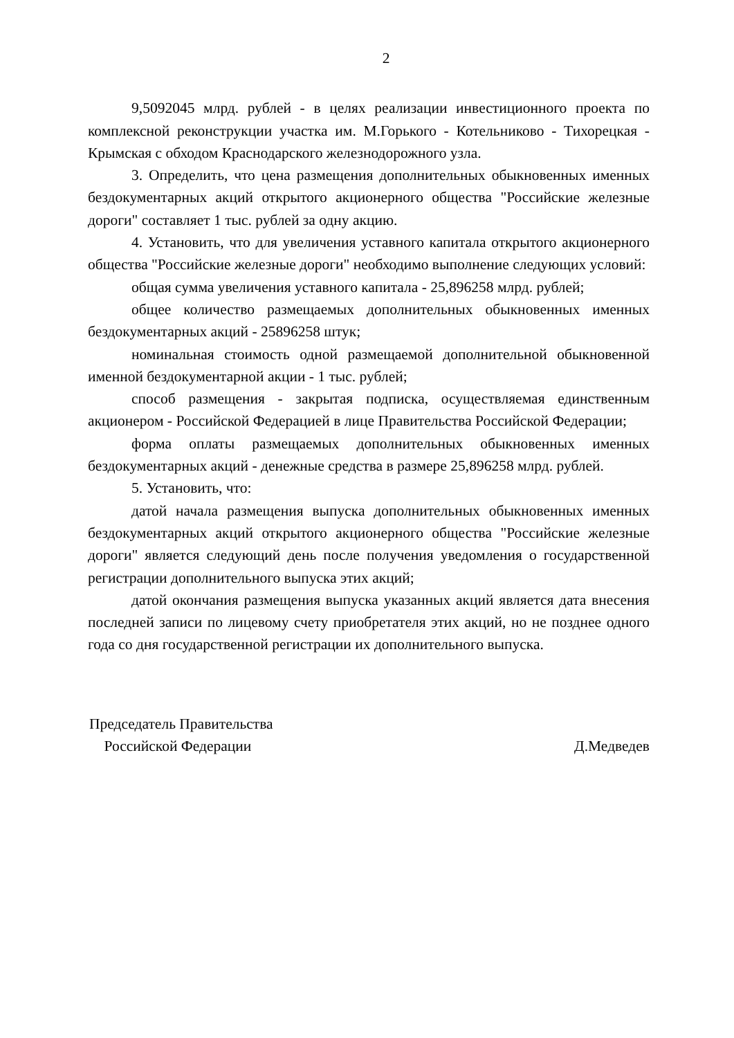2
9,5092045 млрд. рублей - в целях реализации инвестиционного проекта по комплексной реконструкции участка им. М.Горького - Котельниково - Тихорецкая - Крымская с обходом Краснодарского железнодорожного узла.
3. Определить, что цена размещения дополнительных обыкновенных именных бездокументарных акций открытого акционерного общества "Российские железные дороги" составляет 1 тыс. рублей за одну акцию.
4. Установить, что для увеличения уставного капитала открытого акционерного общества "Российские железные дороги" необходимо выполнение следующих условий:
общая сумма увеличения уставного капитала - 25,896258 млрд. рублей;
общее количество размещаемых дополнительных обыкновенных именных бездокументарных акций - 25896258 штук;
номинальная стоимость одной размещаемой дополнительной обыкновенной именной бездокументарной акции - 1 тыс. рублей;
способ размещения - закрытая подписка, осуществляемая единственным акционером - Российской Федерацией в лице Правительства Российской Федерации;
форма оплаты размещаемых дополнительных обыкновенных именных бездокументарных акций - денежные средства в размере 25,896258 млрд. рублей.
5. Установить, что:
датой начала размещения выпуска дополнительных обыкновенных именных бездокументарных акций открытого акционерного общества "Российские железные дороги" является следующий день после получения уведомления о государственной регистрации дополнительного выпуска этих акций;
датой окончания размещения выпуска указанных акций является дата внесения последней записи по лицевому счету приобретателя этих акций, но не позднее одного года со дня государственной регистрации их дополнительного выпуска.
Председатель Правительства
Российской Федерации
Д.Медведев